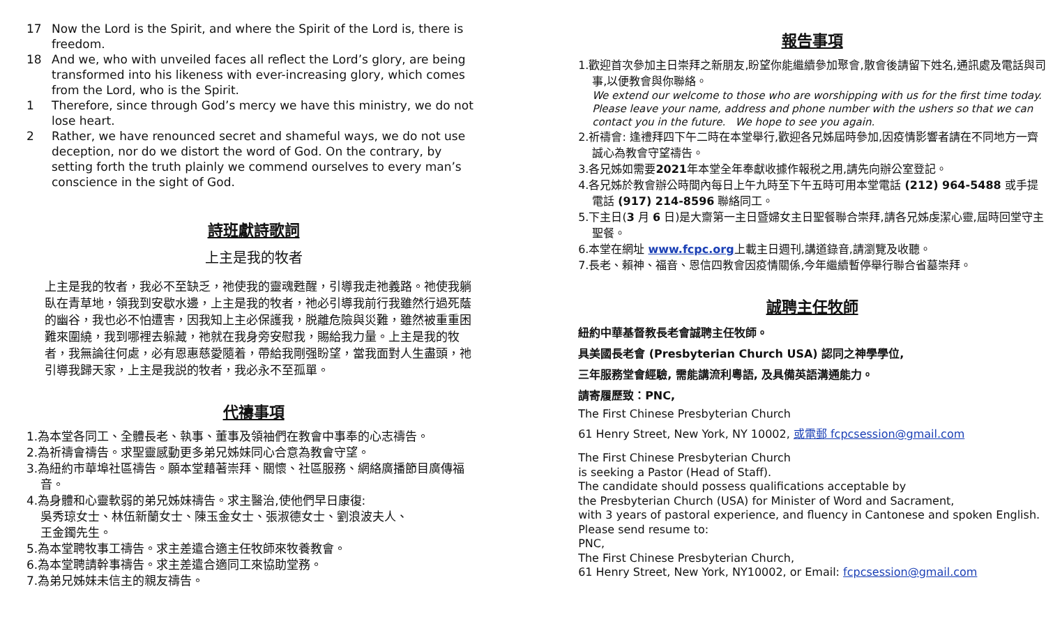17 Now the Lord is the Spirit, and where the Spirit of the Lord is, there is freedom.
18 And we, who with unveiled faces all reflect the Lord’s glory, are being transformed into his likeness with ever-increasing glory, which comes from the Lord, who is the Spirit.
1 Therefore, since through God’s mercy we have this ministry, we do not lose heart.
2 Rather, we have renounced secret and shameful ways, we do not use deception, nor do we distort the word of God. On the contrary, by setting forth the truth plainly we commend ourselves to every man’s conscience in the sight of God.
詩班獻詩歌詞
上主是我的牧者
上主是我的牧者，我必不至缺乏，祂使我的靈魂甦醒，引導我走祂義路。祂使我躺臥在青草地，領我到安歇水邊，上主是我的牧者，祂必引導我前行我雖然行過死蔭的幽谷，我也必不怕遭害，因我知上主必保護我，脱離危險與災難，雖然被重重困難來圍繞，我到哪裡去躲藏，祂就在我身旁安慰我，賜給我力量。上主是我的牧者，我無論往何處，必有恩惠慈愛隨着，帶給我剛强盼望，當我面對人生盡頭，祂引導我歸天家，上主是我説的牧者，我必永不至孤單。
代禱事項
1.為本堂各同工、全體長老、執事、董事及領袖們在教會中事奉的心志禱告。
2.為祈禱會禱告。求聖靈感動更多弟兄姊妹同心合意為教會守望。
3.為紐約市華埠社區禱告。願本堂藉著崇拜、關懷、社區服務、網絡廣播節目廣傳福音。
4.為身體和心靈軟弱的弟兄姊妹禱告。求主醫治,使他們早日康復:
吳秀琼女士、林伍新蘭女士、陳玉金女士、張淑德女士、劉浪波夫人、
王金鐲先生。
5.為本堂聘牧事工禱告。求主差遣合適主任牧師來牧養教會。
6.為本堂聘請幹事禱告。求主差遣合適同工來協助堂務。
7.為弟兄姊妹未信主的親友禱告。
報告事項
1.歡迎首次參加主日崇拜之新朋友,盼望你能繼續參加聚會,散會後請留下姓名,通訊處及電話與司事,以便教會與你聯絡。
We extend our welcome to those who are worshipping with us for the first time today. Please leave your name, address and phone number with the ushers so that we can contact you in the future. We hope to see you again.
2.祈禱會: 逢禮拜四下午二時在本堂舉行,歡迎各兄姊屆時參加,因疫情影響者請在不同地方一齊誠心為教會守望禱告。
3.各兄姊如需要2021年本堂全年奉獻收據作報税之用,請先向辦公室登記。
4.各兄姊於教會辦公時間內每日上午九時至下午五時可用本堂電話 (212) 964-5488 或手提電話 (917) 214-8596 聯絡同工。
5.下主日(3 月 6 日)是大齋第一主日暨婦女主日聖餐聯合崇拜,請各兄姊虔潔心靈,屆時回堂守主聖餐。
6.本堂在網址 www.fcpc.org上載主日週刊,講道錄音,請瀏覽及收聽。
7.長老、賴神、福音、恩信四教會因疫情關係,今年繼續暫停舉行聯合省墓崇拜。
誠聘主任牧師
紐約中華基督教長老會誠聘主任牧師。
具美國長老會 (Presbyterian Church USA) 認同之神學學位,
三年服務堂會經驗, 需能講流利粵語, 及具備英語溝通能力。
請寄履歷致：PNC,
The First Chinese Presbyterian Church
61 Henry Street, New York, NY 10002, 或電郵 fcpcsession@gmail.com
The First Chinese Presbyterian Church
is seeking a Pastor (Head of Staff).
The candidate should possess qualifications acceptable by
the Presbyterian Church (USA) for Minister of Word and Sacrament,
with 3 years of pastoral experience, and fluency in Cantonese and spoken English.
Please send resume to:
PNC,
The First Chinese Presbyterian Church,
61 Henry Street, New York, NY10002, or Email: fcpcsession@gmail.com